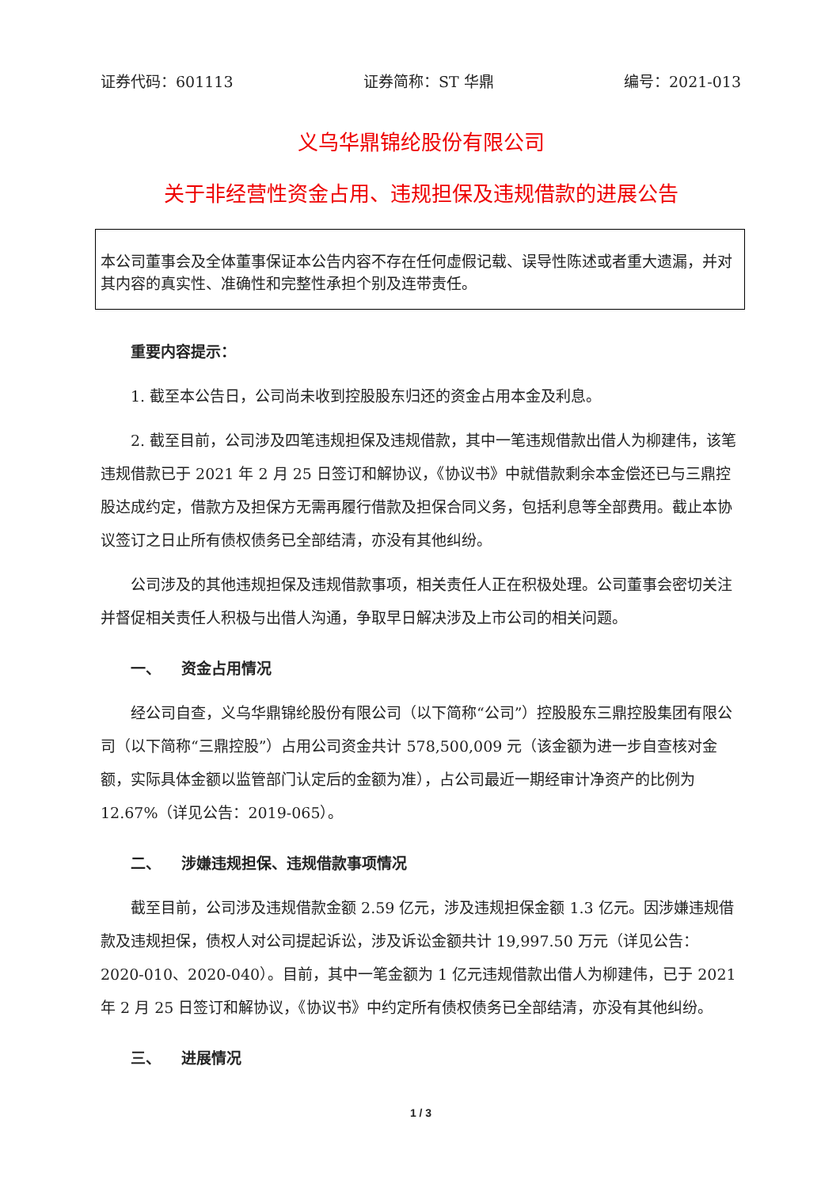证券代码：601113 证券简称：ST 华鼎 编号：2021-013
义乌华鼎锦纶股份有限公司
关于非经营性资金占用、违规担保及违规借款的进展公告
本公司董事会及全体董事保证本公告内容不存在任何虚假记载、误导性陈述或者重大遗漏，并对其内容的真实性、准确性和完整性承担个别及连带责任。
重要内容提示：
1. 截至本公告日，公司尚未收到控股股东归还的资金占用本金及利息。
2. 截至目前，公司涉及四笔违规担保及违规借款，其中一笔违规借款出借人为柳建伟，该笔违规借款已于 2021 年 2 月 25 日签订和解协议，《协议书》中就借款剩余本金偿还已与三鼎控股达成约定，借款方及担保方无需再履行借款及担保合同义务，包括利息等全部费用。截止本协议签订之日止所有债权债务已全部结清，亦没有其他纠纷。
公司涉及的其他违规担保及违规借款事项，相关责任人正在积极处理。公司董事会密切关注并督促相关责任人积极与出借人沟通，争取早日解决涉及上市公司的相关问题。
一、 资金占用情况
经公司自查，义乌华鼎锦纶股份有限公司（以下简称“公司”）控股股东三鼎控股集团有限公司（以下简称“三鼎控股”）占用公司资金共计 578,500,009 元（该金额为进一步自查核对金额，实际具体金额以监管部门认定后的金额为准），占公司最近一期经审计净资产的比例为 12.67%（详见公告：2019-065）。
二、 涉嫌违规担保、违规借款事项情况
截至目前，公司涉及违规借款金额 2.59 亿元，涉及违规担保金额 1.3 亿元。因涉嫌违规借款及违规担保，债权人对公司提起诉讼，涉及诉讼金额共计 19,997.50 万元（详见公告：2020-010、2020-040）。目前，其中一笔金额为 1 亿元违规借款出借人为柳建伟，已于 2021 年 2 月 25 日签订和解协议，《协议书》中约定所有债权债务已全部结清，亦没有其他纠纷。
三、 进展情况
1 / 3